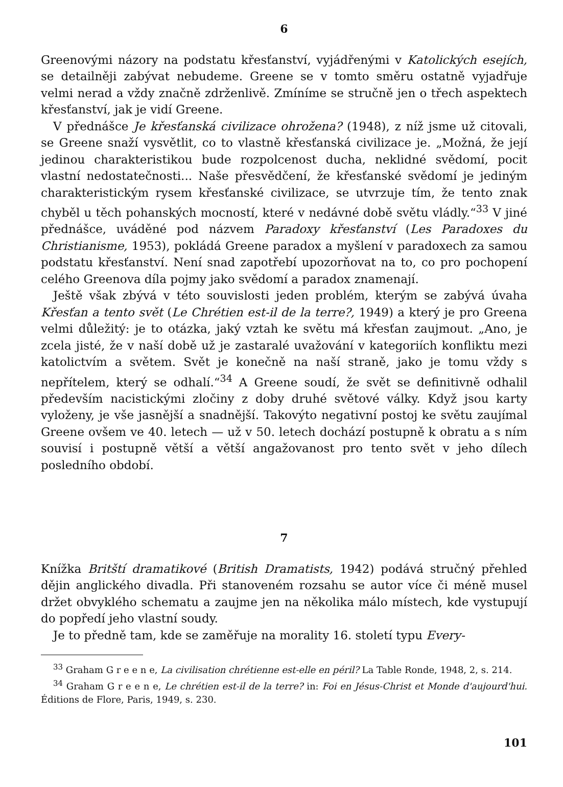6
Greenovými názory na podstatu křesťanství, vyjádřenými v Katolických esejích, se detailněji zabývat nebudeme. Greene se v tomto směru ostatně vyjadřuje velmi nerad a vždy značně zdrženlivě. Zmíníme se stručně jen o třech aspektech křesťanství, jak je vidí Greene.
V přednášce Je křesťanská civilizace ohrožena? (1948), z níž jsme už citovali, se Greene snaží vysvětlit, co to vlastně křesťanská civilizace je. „Možná, že její jedinou charakteristikou bude rozpolcenost ducha, neklidné svědomí, pocit vlastní nedostatečnosti... Naše přesvědčení, že křesťanské svědomí je jediným charakteristickým rysem křesťanské civilizace, se utvrzuje tím, že tento znak chyběl u těch pohanských mocností, které v nedávné době světu vládly.“<sup>33</sup> V jiné přednášce, uváděné pod názvem Paradoxy křesťanství (Les Paradoxes du Christianisme, 1953), pokládá Greene paradox a myšlení v paradoxech za samou podstatu křesťanství. Není snad zapotřebí upozorňovat na to, co pro pochopení celého Greenova díla pojmy jako svědomí a paradox znamenají.
Ještě však zbývá v této souvislosti jeden problém, kterým se zabývá úvaha Křesťan a tento svět (Le Chrétien est-il de la terre?, 1949) a který je pro Greena velmi důležitý: je to otázka, jaký vztah ke světu má křesťan zaujmout. „Ano, je zcela jisté, že v naší době už je zastaralé uvažování v kategoriích konfliktu mezi katolictvím a světem. Svět je konečně na naší straně, jako je tomu vždy s nepřítelem, který se odhalí.“<sup>34</sup> A Greene soudí, že svět se definitivně odhalil především nacistickými zločiny z doby druhé světové války. Když jsou karty vyloženy, je vše jasnější a snadnější. Takovýto negativní postoj ke světu zaujímal Greene ovšem ve 40. letech — už v 50. letech dochází postupně k obratu a s ním souvisí i postupně větší a větší angažovanost pro tento svět v jeho dílech posledního období.
7
Knížka Britští dramatikové (British Dramatists, 1942) podává stručný přehled dějin anglického divadla. Při stanoveném rozsahu se autor více či méně musel držet obvyklého schematu a zaujme jen na několika málo místech, kde vystupují do popředí jeho vlastní soudy.
Je to předně tam, kde se zaměřuje na morality 16. století typu Every-
<sup>33</sup> Graham G r e e n e, La civilisation chrétienne est-elle en péril? La Table Ronde, 1948, 2, s. 214.
<sup>34</sup> Graham G r e e n e, Le chrétien est-il de la terre? in: Foi en Jésus-Christ et Monde d'aujourd'hui. Éditions de Flore, Paris, 1949, s. 230.
101